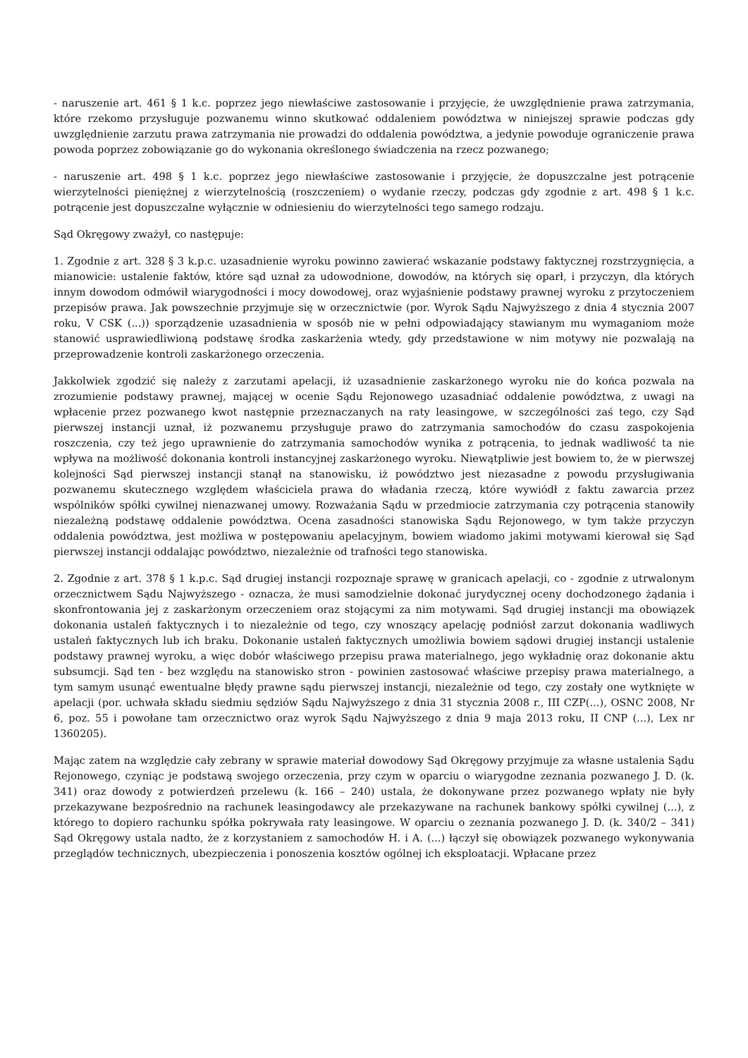- naruszenie art. 461 § 1 k.c. poprzez jego niewłaściwe zastosowanie i przyjęcie, że uwzględnienie prawa zatrzymania, które rzekomo przysługuje pozwanemu winno skutkować oddaleniem powództwa w niniejszej sprawie podczas gdy uwzględnienie zarzutu prawa zatrzymania nie prowadzi do oddalenia powództwa, a jedynie powoduje ograniczenie prawa powoda poprzez zobowiązanie go do wykonania określonego świadczenia na rzecz pozwanego;
- naruszenie art. 498 § 1 k.c. poprzez jego niewłaściwe zastosowanie i przyjęcie, że dopuszczalne jest potrącenie wierzytelności pieniężnej z wierzytelnością (roszczeniem) o wydanie rzeczy, podczas gdy zgodnie z art. 498 § 1 k.c. potrącenie jest dopuszczalne wyłącznie w odniesieniu do wierzytelności tego samego rodzaju.
Sąd Okręgowy zważył, co następuje:
1. Zgodnie z art. 328 § 3 k.p.c. uzasadnienie wyroku powinno zawierać wskazanie podstawy faktycznej rozstrzygnięcia, a mianowicie: ustalenie faktów, które sąd uznał za udowodnione, dowodów, na których się oparł, i przyczyn, dla których innym dowodom odmówił wiarygodności i mocy dowodowej, oraz wyjaśnienie podstawy prawnej wyroku z przytoczeniem przepisów prawa. Jak powszechnie przyjmuje się w orzecznictwie (por. Wyrok Sądu Najwyższego z dnia 4 stycznia 2007 roku, V CSK (...)) sporządzenie uzasadnienia w sposób nie w pełni odpowiadający stawianym mu wymaganiom może stanowić usprawiedliwioną podstawę środka zaskarżenia wtedy, gdy przedstawione w nim motywy nie pozwalają na przeprowadzenie kontroli zaskarżonego orzeczenia.
Jakkolwiek zgodzić się należy z zarzutami apelacji, iż uzasadnienie zaskarżonego wyroku nie do końca pozwala na zrozumienie podstawy prawnej, mającej w ocenie Sądu Rejonowego uzasadniać oddalenie powództwa, z uwagi na wpłacenie przez pozwanego kwot następnie przeznaczanych na raty leasingowe, w szczególności zaś tego, czy Sąd pierwszej instancji uznał, iż pozwanemu przysługuje prawo do zatrzymania samochodów do czasu zaspokojenia roszczenia, czy też jego uprawnienie do zatrzymania samochodów wynika z potrącenia, to jednak wadliwość ta nie wpływa na możliwość dokonania kontroli instancyjnej zaskarżonego wyroku. Niewątpliwie jest bowiem to, że w pierwszej kolejności Sąd pierwszej instancji stanął na stanowisku, iż powództwo jest niezasadne z powodu przysługiwania pozwanemu skutecznego względem właściciela prawa do władania rzeczą, które wywiódł z faktu zawarcia przez wspólników spółki cywilnej nienazwanej umowy. Rozważania Sądu w przedmiocie zatrzymania czy potrącenia stanowiły niezależną podstawę oddalenie powództwa. Ocena zasadności stanowiska Sądu Rejonowego, w tym także przyczyn oddalenia powództwa, jest możliwa w postępowaniu apelacyjnym, bowiem wiadomo jakimi motywami kierował się Sąd pierwszej instancji oddalając powództwo, niezależnie od trafności tego stanowiska.
2. Zgodnie z art. 378 § 1 k.p.c. Sąd drugiej instancji rozpoznaje sprawę w granicach apelacji, co - zgodnie z utrwalonym orzecznictwem Sądu Najwyższego - oznacza, że musi samodzielnie dokonać jurydycznej oceny dochodzonego żądania i skonfrontowania jej z zaskarżonym orzeczeniem oraz stojącymi za nim motywami. Sąd drugiej instancji ma obowiązek dokonania ustaleń faktycznych i to niezależnie od tego, czy wnoszący apelację podniósł zarzut dokonania wadliwych ustaleń faktycznych lub ich braku. Dokonanie ustaleń faktycznych umożliwia bowiem sądowi drugiej instancji ustalenie podstawy prawnej wyroku, a więc dobór właściwego przepisu prawa materialnego, jego wykładnię oraz dokonanie aktu subsumcji. Sąd ten - bez względu na stanowisko stron - powinien zastosować właściwe przepisy prawa materialnego, a tym samym usunąć ewentualne błędy prawne sądu pierwszej instancji, niezależnie od tego, czy zostały one wytknięte w apelacji (por. uchwała składu siedmiu sędziów Sądu Najwyższego z dnia 31 stycznia 2008 r., III CZP(...), OSNC 2008, Nr 6, poz. 55 i powołane tam orzecznictwo oraz wyrok Sądu Najwyższego z dnia 9 maja 2013 roku, II CNP (...), Lex nr 1360205).
Mając zatem na względzie cały zebrany w sprawie materiał dowodowy Sąd Okręgowy przyjmuje za własne ustalenia Sądu Rejonowego, czyniąc je podstawą swojego orzeczenia, przy czym w oparciu o wiarygodne zeznania pozwanego J. D. (k. 341) oraz dowody z potwierdzeń przelewu (k. 166 – 240) ustala, że dokonywane przez pozwanego wpłaty nie były przekazywane bezpośrednio na rachunek leasingodawcy ale przekazywane na rachunek bankowy spółki cywilnej (...), z którego to dopiero rachunku spółka pokrywała raty leasingowe. W oparciu o zeznania pozwanego J. D. (k. 340/2 – 341) Sąd Okręgowy ustala nadto, że z korzystaniem z samochodów H. i A. (...) łączył się obowiązek pozwanego wykonywania przeglądów technicznych, ubezpieczenia i ponoszenia kosztów ogólnej ich eksploatacji. Wpłacane przez